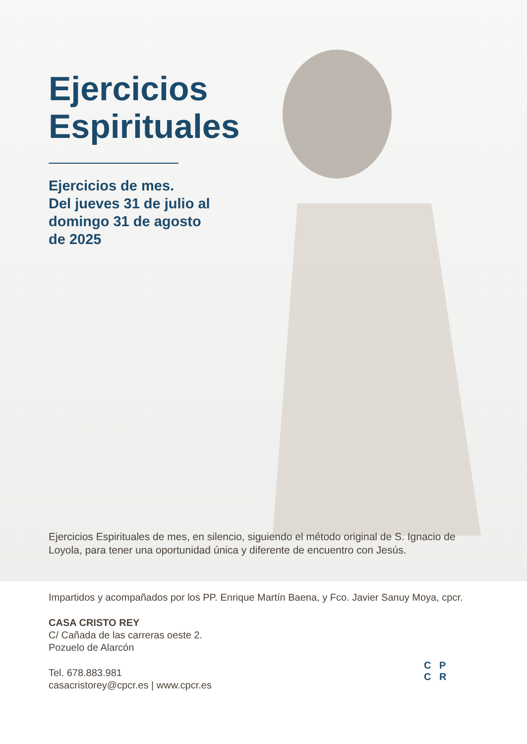Ejercicios
Espirituales
Ejercicios de mes.
Del jueves 31 de julio al
domingo 31 de agosto
de 2025
Ejercicios Espirituales de mes, en silencio, siguiendo el método original de S. Ignacio de Loyola, para tener una oportunidad única y diferente de encuentro con Jesús.
Impartidos y acompañados por los PP. Enrique Martín Baena, y Fco. Javier Sanuy Moya, cpcr.
CASA CRISTO REY
C/ Cañada de las carreras oeste 2.
Pozuelo de Alarcón
Tel. 678.883.981
casacristorey@cpcr.es | www.cpcr.es
C P
C R